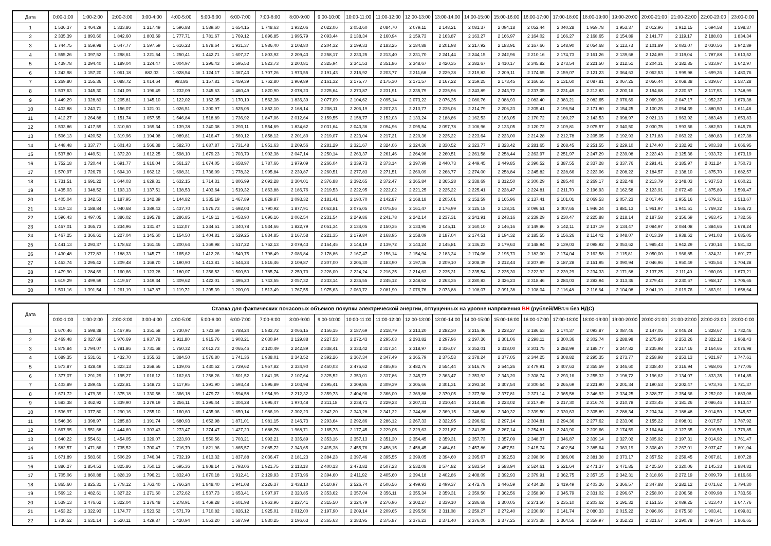| Дата | 0:00-1:00 | 1:00-2:00 | 2:00-3:00 | 3:00-4:00 | 4:00-5:00 | 5:00-6:00 | 6:00-7:00 | 7:00-8:00 | 8:00-9:00 | 9:00-10:00 | 10:00-11:00 | 11:00-12:00 | 12:00-13:00 | 13:00-14:00 | 14:00-15:00 | 15:00-16:00 | 16:00-17:00 | 17:00-18:00 | 18:00-19:00 | 19:00-20:00 | 20:00-21:00 | 21:00-22:00 | 22:00-23:00 | 23:00-0:00 |
| --- | --- | --- | --- | --- | --- | --- | --- | --- | --- | --- | --- | --- | --- | --- | --- | --- | --- | --- | --- | --- | --- | --- | --- | --- |
| 1 | 1 536,37 | 1 464,29 | 1 333,86 | 1 217,49 | 1 596,88 | 1 589,60 | 1 654,15 | 1 748,63 | 1 932,06 | 2 022,06 | 2 053,60 | 2 084,70 | 2 079,11 | 2 148,21 | 2 081,37 | 2 094,18 | 2 052,44 | 2 040,28 | 1 959,78 | 1 953,37 | 2 012,96 | 1 912,15 | 1 694,58 | 1 598,37 |
| 2 | 2 335,39 | 1 893,60 | 1 842,60 | 1 803,69 | 1 777,71 | 1 781,67 | 1 769,12 | 1 896,85 | 1 995,79 | 2 093,44 | 2 138,34 | 2 160,94 | 2 159,73 | 2 163,87 | 2 163,27 | 2 166,97 | 2 164,02 | 2 166,27 | 2 168,65 | 2 154,89 | 2 141,77 | 2 119,17 | 2 188,03 | 1 834,34 |
| 3 | 1 744,75 | 1 659,98 | 1 647,77 | 1 597,59 | 1 616,23 | 1 878,64 | 1 931,37 | 1 986,40 | 2 108,80 | 2 204,32 | 2 199,33 | 2 183,25 | 2 184,88 | 2 201,98 | 2 217,92 | 2 183,91 | 2 167,66 | 2 148,90 | 2 054,68 | 2 113,73 | 2 101,89 | 2 083,07 | 2 030,56 | 1 942,89 |
| 4 | 1 555,26 | 1 397,52 | 1 298,61 | 1 221,54 | 1 250,41 | 1 442,71 | 1 607,27 | 1 803,92 | 2 209,43 | 2 258,17 | 2 233,25 | 2 213,40 | 2 231,70 | 2 241,44 | 2 244,15 | 2 242,96 | 2 210,16 | 2 174,73 | 2 161,26 | 2 139,68 | 2 124,89 | 2 119,04 | 1 787,88 | 1 613,52 |
| 5 | 1 439,78 | 1 294,40 | 1 189,04 | 1 124,47 | 1 004,97 | 1 296,43 | 1 595,53 | 1 823,73 | 2 200,81 | 2 325,94 | 2 341,53 | 2 351,86 | 2 348,67 | 2 420,35 | 2 382,67 | 2 410,17 | 2 345,82 | 2 273,54 | 2 221,50 | 2 212,51 | 2 204,31 | 2 182,85 | 1 833,97 | 1 642,97 |
| 6 | 1 242,98 | 1 157,20 | 1 061,18 | 882,03 | 1 028,54 | 1 124,17 | 1 367,43 | 1 707,26 | 1 973,55 | 2 191,43 | 2 215,92 | 2 203,77 | 2 211,68 | 2 229,38 | 2 219,83 | 2 209,11 | 2 174,65 | 2 159,07 | 2 121,23 | 2 064,63 | 2 062,53 | 1 999,98 | 1 699,26 | 1 480,76 |
| 7 | 1 269,80 | 1 155,36 | 1 088,72 | 1 014,64 | 983,86 | 1 157,81 | 1 459,39 | 1 762,80 | 1 969,89 | 2 161,32 | 2 175,77 | 2 175,30 | 2 171,57 | 2 167,22 | 2 159,25 | 2 173,45 | 2 166,55 | 2 131,60 | 2 087,81 | 2 067,25 | 2 056,44 | 2 068,38 | 1 839,67 | 1 587,28 |
| 8 | 1 537,63 | 1 345,30 | 1 241,09 | 1 196,49 | 1 232,09 | 1 345,63 | 1 460,49 | 1 820,90 | 2 078,23 | 2 225,64 | 2 270,87 | 2 231,91 | 2 235,79 | 2 235,96 | 2 243,89 | 2 243,72 | 2 237,05 | 2 231,49 | 2 212,83 | 2 200,16 | 2 194,68 | 2 220,57 | 2 117,93 | 1 748,99 |
| 9 | 1 449,29 | 1 328,83 | 1 205,81 | 1 145,10 | 1 122,02 | 1 162,35 | 1 170,19 | 1 562,38 | 1 836,39 | 2 077,09 | 2 104,62 | 2 095,14 | 2 073,22 | 2 076,35 | 2 080,76 | 2 088,93 | 2 083,40 | 2 083,21 | 2 082,65 | 2 076,69 | 2 069,36 | 2 047,17 | 1 952,37 | 1 679,38 |
| 10 | 1 402,88 | 1 243,71 | 1 156,07 | 1 121,01 | 1 026,51 | 1 300,97 | 1 525,05 | 1 852,10 | 2 168,14 | 2 208,11 | 2 206,19 | 2 207,23 | 2 210,77 | 2 235,06 | 2 214,79 | 2 206,23 | 2 205,41 | 2 196,54 | 2 171,80 | 2 154,25 | 2 100,25 | 2 054,39 | 1 880,50 | 1 611,48 |
| 11 | 1 412,27 | 1 264,88 | 1 151,74 | 1 057,65 | 1 546,84 | 1 518,89 | 1 736,92 | 1 847,06 | 2 012,64 | 2 159,55 | 2 158,77 | 2 152,03 | 2 133,24 | 2 188,86 | 2 162,53 | 2 163,05 | 2 170,72 | 2 160,27 | 2 143,53 | 2 098,97 | 2 021,13 | 1 963,92 | 1 883,48 | 1 653,83 |
| 12 | 1 533,86 | 1 417,59 | 1 310,60 | 1 169,34 | 1 139,38 | 1 240,38 | 1 293,11 | 1 554,69 | 1 834,62 | 2 031,64 | 2 043,36 | 2 094,96 | 2 095,54 | 2 097,78 | 2 106,96 | 2 133,05 | 2 120,72 | 2 109,81 | 2 075,57 | 2 040,50 | 2 030,75 | 1 993,56 | 1 882,50 | 1 645,76 |
| 13 | 1 506,13 | 1 420,52 | 1 319,96 | 1 194,98 | 1 089,81 | 1 416,47 | 1 569,12 | 1 858,12 | 2 201,80 | 2 219,07 | 2 223,04 | 2 217,21 | 2 220,36 | 2 225,22 | 2 223,64 | 2 223,00 | 2 214,28 | 2 212,78 | 2 205,05 | 2 192,93 | 2 171,83 | 2 063,22 | 1 880,83 | 1 627,38 |
| 14 | 1 448,48 | 1 337,77 | 1 601,43 | 1 566,38 | 1 582,70 | 1 687,87 | 1 731,48 | 1 951,63 | 2 209,56 | 2 281,29 | 2 321,67 | 2 324,06 | 2 324,36 | 2 330,52 | 2 323,77 | 2 323,42 | 2 281,65 | 2 268,45 | 2 251,55 | 2 229,10 | 2 174,40 | 2 132,92 | 1 903,38 | 1 666,95 |
| 15 | 1 537,80 | 1 449,51 | 1 372,20 | 1 612,25 | 1 598,10 | 1 679,23 | 1 703,79 | 1 902,38 | 2 047,14 | 2 250,14 | 2 263,37 | 2 261,46 | 2 264,96 | 2 260,51 | 2 261,58 | 2 258,44 | 2 263,97 | 2 251,97 | 2 247,29 | 2 239,08 | 2 223,43 | 2 125,36 | 1 933,72 | 1 673,19 |
| 16 | 1 752,18 | 1 720,44 | 1 691,77 | 1 616,04 | 1 561,27 | 1 674,05 | 1 658,97 | 1 787,66 | 1 979,09 | 2 266,04 | 2 339,73 | 2 373,14 | 2 397,99 | 2 440,73 | 2 449,45 | 2 449,85 | 2 390,52 | 2 387,55 | 2 337,28 | 2 337,76 | 2 291,41 | 2 185,97 | 2 011,24 | 1 750,73 |
| 17 | 1 570,97 | 1 726,79 | 1 694,10 | 1 662,12 | 1 698,31 | 1 736,09 | 1 778,32 | 1 995,84 | 2 239,87 | 2 260,51 | 2 277,83 | 2 271,51 | 2 260,09 | 2 268,77 | 2 274,00 | 2 258,84 | 2 245,82 | 2 228,66 | 2 223,06 | 2 208,22 | 2 184,57 | 2 138,10 | 1 875,70 | 1 682,57 |
| 18 | 1 731,51 | 1 691,22 | 1 644,03 | 1 629,31 | 1 632,15 | 1 714,31 | 1 806,99 | 2 092,28 | 2 304,01 | 2 376,88 | 2 392,65 | 2 372,47 | 2 365,84 | 2 365,28 | 2 338,69 | 2 312,50 | 2 300,29 | 2 285,40 | 2 269,17 | 2 232,48 | 2 213,79 | 2 148,03 | 1 937,53 | 1 660,21 |
| 19 | 1 435,03 | 1 348,52 | 1 193,13 | 1 137,51 | 1 138,53 | 1 403,64 | 1 519,32 | 1 863,88 | 2 186,76 | 2 219,53 | 2 222,95 | 2 222,02 | 2 221,25 | 2 225,22 | 2 225,41 | 2 228,47 | 2 224,81 | 2 211,70 | 2 196,93 | 2 162,58 | 2 123,91 | 2 072,49 | 1 875,89 | 1 599,47 |
| 20 | 1 405,04 | 1 342,53 | 1 187,95 | 1 142,39 | 1 144,82 | 1 335,19 | 1 467,89 | 1 829,87 | 2 093,32 | 2 181,41 | 2 190,70 | 2 142,87 | 2 168,18 | 2 205,01 | 2 152,59 | 2 165,96 | 2 137,41 | 2 101,01 | 2 069,53 | 2 057,23 | 2 017,46 | 1 955,16 | 1 679,31 | 1 513,67 |
| 21 | 1 319,13 | 1 188,84 | 1 040,68 | 1 389,43 | 1 437,70 | 1 576,73 | 1 692,03 | 1 790,92 | 1 877,91 | 2 063,81 | 2 075,05 | 2 075,56 | 2 161,47 | 2 176,99 | 2 125,18 | 2 138,31 | 2 096,51 | 2 007,65 | 1 946,24 | 1 881,13 | 1 961,97 | 1 941,51 | 1 769,32 | 1 565,72 |
| 22 | 1 596,43 | 1 497,05 | 1 386,02 | 1 295,78 | 1 286,85 | 1 419,11 | 1 453,90 | 1 696,16 | 2 062,54 | 2 231,54 | 2 249,86 | 2 241,78 | 2 242,14 | 2 237,31 | 2 241,91 | 2 243,16 | 2 239,29 | 2 230,47 | 2 225,88 | 2 218,14 | 2 187,58 | 2 156,69 | 1 963,45 | 1 732,56 |
| 23 | 1 467,01 | 1 365,73 | 1 234,96 | 1 131,87 | 1 112,07 | 1 234,51 | 1 340,78 | 1 534,66 | 1 822,79 | 2 051,34 | 2 134,05 | 2 150,35 | 2 133,95 | 2 145,11 | 2 160,10 | 2 146,16 | 2 149,86 | 2 142,11 | 2 137,19 | 2 134,47 | 2 084,97 | 2 084,08 | 1 884,65 | 1 678,24 |
| 24 | 1 467,25 | 1 366,61 | 1 227,04 | 1 145,60 | 1 154,50 | 1 404,81 | 1 529,25 | 1 834,85 | 2 167,58 | 2 221,35 | 2 179,84 | 2 168,95 | 2 158,09 | 2 187,04 | 2 174,51 | 2 194,32 | 2 185,55 | 2 156,26 | 2 114,42 | 2 048,07 | 2 013,39 | 1 938,62 | 1 941,03 | 1 685,05 |
| 25 | 1 441,13 | 1 293,37 | 1 178,62 | 1 161,46 | 1 200,64 | 1 369,98 | 1 517,22 | 1 762,13 | 2 079,43 | 2 164,45 | 2 148,19 | 2 139,72 | 2 143,24 | 2 145,81 | 2 136,23 | 2 179,63 | 2 148,94 | 2 139,03 | 2 098,92 | 2 053,62 | 1 985,43 | 1 942,29 | 1 730,14 | 1 581,32 |
| 26 | 1 430,48 | 1 272,83 | 1 188,33 | 1 145,77 | 1 165,62 | 1 412,26 | 1 549,75 | 1 798,49 | 2 086,84 | 2 178,86 | 2 167,47 | 2 156,14 | 2 154,94 | 2 183,24 | 2 174,06 | 2 195,73 | 2 182,00 | 2 174,04 | 2 162,58 | 2 115,81 | 2 050,00 | 1 966,85 | 1 824,31 | 1 601,77 |
| 27 | 1 463,74 | 1 295,42 | 1 209,48 | 1 168,70 | 1 190,90 | 1 413,81 | 1 544,24 | 1 816,46 | 2 109,87 | 2 207,00 | 2 206,30 | 2 183,90 | 2 197,36 | 2 209,10 | 2 208,39 | 2 212,44 | 2 207,89 | 2 187,28 | 2 151,95 | 2 090,94 | 2 046,96 | 1 950,49 | 1 935,54 | 1 704,28 |
| 28 | 1 479,90 | 1 284,69 | 1 160,66 | 1 123,28 | 1 180,07 | 1 356,52 | 1 500,50 | 1 785,74 | 2 259,70 | 2 226,00 | 2 224,24 | 2 216,25 | 2 214,63 | 2 235,31 | 2 235,54 | 2 235,30 | 2 222,92 | 2 239,29 | 2 234,33 | 2 171,68 | 2 137,25 | 2 111,40 | 1 960,06 | 1 673,21 |
| 29 | 1 619,29 | 1 499,59 | 1 419,57 | 1 349,34 | 1 309,62 | 1 422,01 | 1 495,20 | 1 743,55 | 2 057,32 | 2 233,14 | 2 236,55 | 2 245,12 | 2 248,62 | 2 263,35 | 2 280,83 | 2 326,23 | 2 318,46 | 2 284,03 | 2 282,94 | 2 313,36 | 2 279,43 | 2 230,67 | 1 958,17 | 1 705,65 |
| 30 | 1 501,16 | 1 391,54 | 1 261,19 | 1 147,87 | 1 119,72 | 1 205,39 | 1 200,03 | 1 513,49 | 1 767,55 | 1 975,63 | 2 063,72 | 2 081,90 | 2 076,76 | 2 073,88 | 2 108,07 | 2 091,38 | 2 108,04 | 2 116,48 | 2 116,64 | 2 104,08 | 2 041,19 | 2 019,76 | 1 863,91 | 1 658,64 |
| Дата | Ставка для фактических почасовых объемов покупки электрической энергии, отпущенных на уровне напряжения ВН (рублей/МВт.ч без НДС) | | | | | | | | | | | | | | | | | | | | | | | |
| --- | --- | --- | --- | --- | --- | --- | --- | --- | --- | --- | --- | --- | --- | --- | --- | --- | --- | --- | --- | --- | --- | --- | --- | --- |
| | 0:00-1:00 | 1:00-2:00 | 2:00-3:00 | 3:00-4:00 | 4:00-5:00 | 5:00-6:00 | 6:00-7:00 | 7:00-8:00 | 8:00-9:00 | 9:00-10:00 | 10:00-11:00 | 11:00-12:00 | 12:00-13:00 | 13:00-14:00 | 14:00-15:00 | 15:00-16:00 | 16:00-17:00 | 17:00-18:00 | 18:00-19:00 | 19:00-20:00 | 20:00-21:00 | 21:00-22:00 | 22:00-23:00 | 23:00-0:00 |
| 1 | 1 670,46 | 1 598,38 | 1 467,95 | 1 351,58 | 1 730,97 | 1 723,69 | 1 788,24 | 1 882,72 | 2 066,15 | 2 156,15 | 2 187,69 | 2 218,79 | 2 213,20 | 2 282,30 | 2 215,46 | 2 228,27 | 2 186,53 | 2 174,37 | 2 093,87 | 2 087,46 | 2 147,05 | 2 046,24 | 1 828,67 | 1 732,46 |
| 2 | 2 469,48 | 2 027,69 | 1 976,69 | 1 937,78 | 1 911,80 | 1 915,76 | 1 903,21 | 2 030,94 | 2 129,88 | 2 227,53 | 2 272,43 | 2 295,03 | 2 293,82 | 2 297,96 | 2 297,36 | 2 301,06 | 2 298,11 | 2 300,36 | 2 302,74 | 2 288,98 | 2 275,86 | 2 253,26 | 2 322,12 | 1 968,43 |
| 3 | 1 878,84 | 1 794,07 | 1 781,86 | 1 731,68 | 1 750,32 | 2 012,73 | 2 065,46 | 2 120,49 | 2 242,89 | 2 338,41 | 2 333,42 | 2 317,34 | 2 318,97 | 2 336,07 | 2 352,01 | 2 318,00 | 2 301,75 | 2 282,99 | 2 188,77 | 2 247,82 | 2 235,98 | 2 217,16 | 2 164,65 | 2 076,98 |
| 4 | 1 689,35 | 1 531,61 | 1 432,70 | 1 355,63 | 1 384,50 | 1 576,80 | 1 741,36 | 1 938,01 | 2 343,52 | 2 392,26 | 2 367,34 | 2 347,49 | 2 365,79 | 2 375,53 | 2 378,24 | 2 377,05 | 2 344,25 | 2 308,82 | 2 295,35 | 2 273,77 | 2 258,98 | 2 253,13 | 1 921,97 | 1 747,61 |
| 5 | 1 573,87 | 1 428,49 | 1 323,13 | 1 258,56 | 1 139,06 | 1 430,52 | 1 729,62 | 1 957,82 | 2 334,90 | 2 460,03 | 2 475,62 | 2 485,95 | 2 482,76 | 2 554,44 | 2 516,76 | 2 544,26 | 2 479,91 | 2 407,63 | 2 355,59 | 2 346,60 | 2 338,40 | 2 316,94 | 1 968,06 | 1 777,06 |
| 6 | 1 377,07 | 1 291,29 | 1 195,27 | 1 016,12 | 1 162,63 | 1 258,26 | 1 501,52 | 1 841,35 | 2 107,64 | 2 325,52 | 2 350,01 | 2 337,86 | 2 345,77 | 2 363,47 | 2 353,92 | 2 343,20 | 2 308,74 | 2 293,16 | 2 255,32 | 2 198,72 | 2 196,62 | 2 134,07 | 1 833,35 | 1 614,85 |
| 7 | 1 403,89 | 1 289,45 | 1 222,81 | 1 148,73 | 1 117,95 | 1 291,90 | 1 593,48 | 1 896,89 | 2 103,98 | 2 295,41 | 2 309,86 | 2 309,39 | 2 305,66 | 2 301,31 | 2 293,34 | 2 307,54 | 2 300,64 | 2 265,69 | 2 221,90 | 2 201,34 | 2 190,53 | 2 202,47 | 1 973,76 | 1 721,37 |
| 8 | 1 671,72 | 1 479,39 | 1 375,18 | 1 330,58 | 1 366,18 | 1 479,72 | 1 594,58 | 1 954,99 | 2 212,32 | 2 359,73 | 2 404,96 | 2 366,00 | 2 369,88 | 2 370,05 | 2 377,98 | 2 377,81 | 2 371,14 | 2 365,58 | 2 346,92 | 2 334,25 | 2 328,77 | 2 354,66 | 2 252,02 | 1 883,08 |
| 9 | 1 583,38 | 1 462,92 | 1 339,90 | 1 279,19 | 1 256,11 | 1 296,44 | 1 304,28 | 1 696,47 | 1 970,48 | 2 211,18 | 2 238,71 | 2 229,23 | 2 207,31 | 2 210,44 | 2 214,85 | 2 223,02 | 2 217,49 | 2 217,30 | 2 216,74 | 2 210,78 | 2 203,45 | 2 181,26 | 2 086,46 | 1 813,47 |
| 10 | 1 536,97 | 1 377,80 | 1 290,16 | 1 255,10 | 1 160,60 | 1 435,06 | 1 659,14 | 1 986,19 | 2 302,23 | 2 342,20 | 2 340,28 | 2 341,32 | 2 344,86 | 2 369,15 | 2 348,88 | 2 340,32 | 2 339,50 | 2 330,63 | 2 305,89 | 2 288,34 | 2 234,34 | 2 188,48 | 2 014,59 | 1 745,57 |
| 11 | 1 546,36 | 1 398,97 | 1 285,83 | 1 191,74 | 1 680,93 | 1 652,98 | 1 871,01 | 1 981,15 | 2 146,73 | 2 293,64 | 2 292,86 | 2 286,12 | 2 267,33 | 2 322,95 | 2 296,62 | 2 297,14 | 2 304,81 | 2 294,36 | 2 277,62 | 2 233,06 | 2 155,22 | 2 098,01 | 2 017,57 | 1 787,92 |
| 12 | 1 667,95 | 1 551,68 | 1 444,69 | 1 303,43 | 1 273,47 | 1 374,47 | 1 427,20 | 1 688,78 | 1 968,71 | 2 165,73 | 2 177,45 | 2 229,05 | 2 229,63 | 2 231,87 | 2 241,05 | 2 267,14 | 2 254,81 | 2 243,90 | 2 209,66 | 2 174,59 | 2 164,84 | 2 127,65 | 2 016,59 | 1 779,85 |
| 13 | 1 640,22 | 1 554,61 | 1 454,05 | 1 329,07 | 1 223,90 | 1 550,56 | 1 703,21 | 1 992,21 | 2 335,89 | 2 353,16 | 2 357,13 | 2 351,30 | 2 354,45 | 2 359,31 | 2 357,73 | 2 357,09 | 2 348,37 | 2 346,87 | 2 339,14 | 2 327,02 | 2 305,92 | 2 197,31 | 2 014,92 | 1 761,47 |
| 14 | 1 582,57 | 1 471,86 | 1 735,52 | 1 700,47 | 1 716,79 | 1 821,96 | 1 865,57 | 2 085,72 | 2 343,65 | 2 415,38 | 2 455,76 | 2 458,15 | 2 458,45 | 2 464,61 | 2 457,86 | 2 457,51 | 2 415,74 | 2 402,54 | 2 385,64 | 2 363,19 | 2 308,49 | 2 267,01 | 2 037,47 | 1 801,04 |
| 15 | 1 671,89 | 1 583,60 | 1 506,29 | 1 746,34 | 1 732,19 | 1 813,32 | 1 837,88 | 2 036,47 | 2 181,23 | 2 384,23 | 2 397,46 | 2 395,55 | 2 399,05 | 2 394,60 | 2 395,67 | 2 392,53 | 2 398,06 | 2 386,06 | 2 381,38 | 2 373,17 | 2 357,52 | 2 259,45 | 2 067,81 | 1 807,28 |
| 16 | 1 886,27 | 1 854,53 | 1 825,86 | 1 750,13 | 1 695,36 | 1 808,14 | 1 793,06 | 1 921,75 | 2 113,18 | 2 400,13 | 2 473,82 | 2 507,23 | 2 532,08 | 2 574,82 | 2 583,54 | 2 583,94 | 2 524,61 | 2 521,64 | 2 471,37 | 2 471,85 | 2 425,50 | 2 320,06 | 2 145,33 | 1 884,82 |
| 17 | 1 705,06 | 1 860,88 | 1 828,19 | 1 796,21 | 1 832,40 | 1 870,18 | 1 912,41 | 2 129,93 | 2 373,96 | 2 394,60 | 2 411,92 | 2 405,60 | 2 394,18 | 2 402,86 | 2 408,09 | 2 392,93 | 2 379,91 | 2 362,75 | 2 357,15 | 2 342,31 | 2 318,66 | 2 272,19 | 2 009,79 | 1 816,66 |
| 18 | 1 865,60 | 1 825,31 | 1 778,12 | 1 763,40 | 1 766,24 | 1 848,40 | 1 941,08 | 2 226,37 | 2 438,10 | 2 510,97 | 2 526,74 | 2 506,56 | 2 499,93 | 2 499,37 | 2 472,78 | 2 446,59 | 2 434,38 | 2 419,49 | 2 403,26 | 2 366,57 | 2 347,88 | 2 282,12 | 2 071,62 | 1 794,30 |
| 19 | 1 569,12 | 1 482,61 | 1 327,22 | 1 271,60 | 1 272,62 | 1 537,73 | 1 653,41 | 1 997,97 | 2 320,85 | 2 353,62 | 2 357,04 | 2 356,11 | 2 355,34 | 2 359,31 | 2 359,50 | 2 362,56 | 2 358,90 | 2 345,79 | 2 331,02 | 2 296,67 | 2 258,00 | 2 206,58 | 2 009,98 | 1 733,56 |
| 20 | 1 539,13 | 1 476,62 | 1 322,04 | 1 276,48 | 1 278,91 | 1 469,28 | 1 601,98 | 1 963,96 | 2 227,41 | 2 315,50 | 2 324,79 | 2 276,96 | 2 302,27 | 2 339,10 | 2 286,68 | 2 300,05 | 2 271,50 | 2 235,10 | 2 203,62 | 2 191,32 | 2 151,55 | 2 089,25 | 1 813,40 | 1 647,76 |
| 21 | 1 453,22 | 1 322,93 | 1 174,77 | 1 523,52 | 1 571,79 | 1 710,82 | 1 826,12 | 1 925,01 | 2 012,00 | 2 197,90 | 2 209,14 | 2 209,65 | 2 295,56 | 2 311,08 | 2 259,27 | 2 272,40 | 2 230,60 | 2 141,74 | 2 080,33 | 2 015,22 | 2 096,06 | 2 075,60 | 1 903,41 | 1 699,81 |
| 22 | 1 730,52 | 1 631,14 | 1 520,11 | 1 429,87 | 1 420,94 | 1 553,20 | 1 587,99 | 1 830,25 | 2 196,63 | 2 365,63 | 2 383,95 | 2 375,87 | 2 376,23 | 2 371,40 | 2 376,00 | 2 377,25 | 2 373,38 | 2 364,56 | 2 359,97 | 2 352,23 | 2 321,67 | 2 290,78 | 2 097,54 | 1 866,65 |